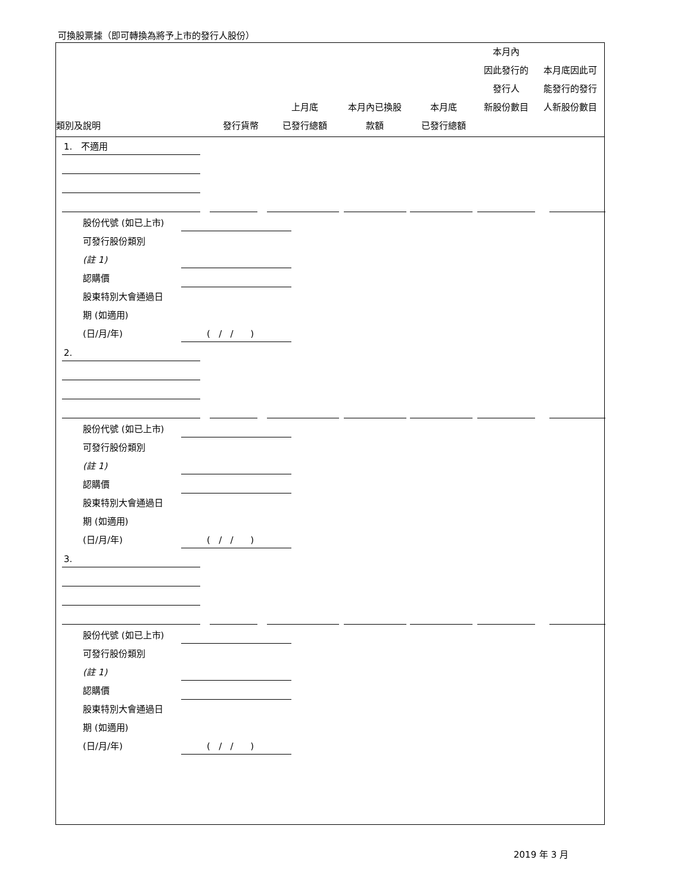可換股票據（即可轉換為將予上市的發行人股份）
| 類別及說明 | 發行貨幣 | 上月底 已發行總額 | 本月內已換股 款額 | 本月底 已發行總額 | 本月內 因此發行的 發行人 新股份數目 | 本月底因此可 能發行的發行 人新股份數目 |
1. 不適用
股份代號 (如已上市)
可發行股份類別
(註 1)
認購價
股東特別大會通過日
期 (如適用)
(日/月/年) ( / / )
2.
股份代號 (如已上市)
可發行股份類別
(註 1)
認購價
股東特別大會通過日
期 (如適用)
(日/月/年) ( / / )
3.
股份代號 (如已上市)
可發行股份類別
(註 1)
認購價
股東特別大會通過日
期 (如適用)
(日/月/年) ( / / )
2019 年 3 月